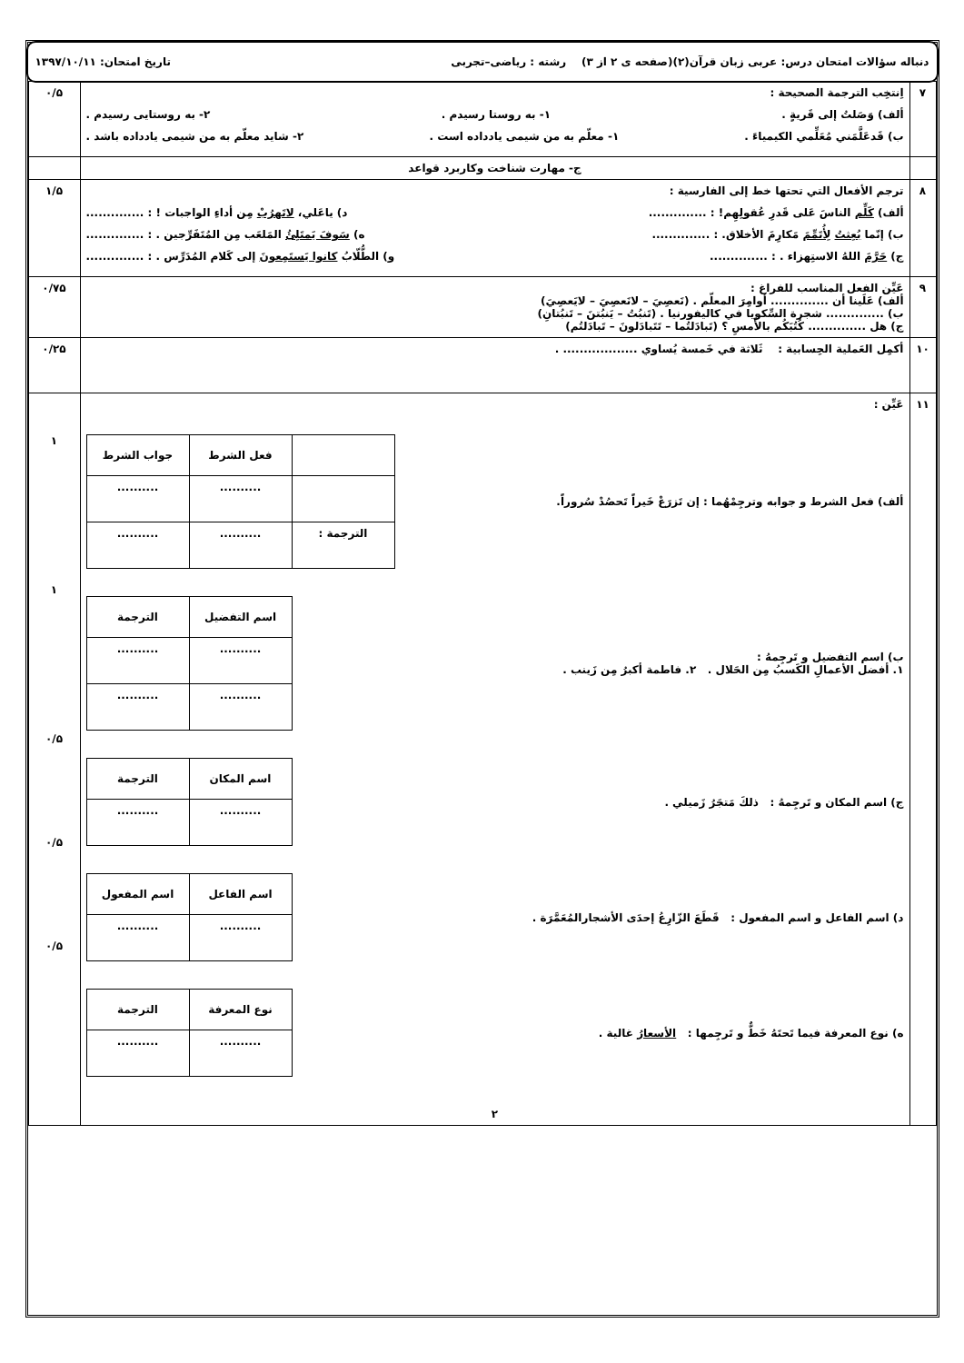دنباله سؤالات امتحان درس: عربی زبان قرآن(۲)(صفحه ی ۲ از ۳) رشته : ریاضی–تجربی تاریخ امتحان: ۱۳۹۷/۱۰/۱۱
| ۷ | اِنتخِب الترجمة الصحیحة : ألف) وَصَلتُ إلى قَریةٍ . ۱- به روستا رسیدم . ۲- به روستایی رسیدم . ب) قَدعَلَّمَني مُعَلِّمي الکیمیاءَ . ۱- معلّم به من شیمی یادداده است . ۲- شاید معلّم به من شیمی یادداده باشد . | ۰/۵ |
| | ج- مهارت شناخت وکاربرد قواعد | |
| ۸ | ترجم الأفعال التي تحتها خط إلى الفارسیة : ألف) کَلِّم الناسَ عَلى قَدرِ عُقولِهِم! : .............. د) یاعَلي، لاتَهرُبْ مِن أداءِ الواجبات ! : .............. ب) إنّما بُعِثتُ لِأُتَمِّمَ مَکارِمَ الأخلاق. : .............. ه) سَوفَ یَمتَلِئُ المَلعَب مِن المُتَفَرِّجین . : .............. ج) حَرَّمَ اللهُ الاستِهزاء . : .............. و) الطُّلّابُ کانوا یَستَمِعونَ إلى کَلام المُدَرِّس . : .............. | ۱/۵ |
| ۹ | عَیِّن الفعل المناسب للفراغ : ألف) عَلَینا أن .............. أوامِرَ المعلّم . (نَعصِيَ – لانَعصِيَ – لایَعصِيَ) ب) .............. شجرة السِّکویا في کالیفورنیا . (تَنبُتُ – یَنبُتنَ – تَنبُتانِ) ج) هل .............. کُتُبَکُم بالأَمسِ ؟ (تَبادَلتُما – تَتَبادَلونَ – تَبادَلتُم) | ۰/۷۵ |
| ۱۰ | أکمِل العَملیة الحِسابیة : ثَلاثة في خَمسة یُساوي .................. . | ۰/۲۵ |
| ۱۱ | عَیِّن : ألف) فعل الشرط و جوابه وترجِمْهُما : إن تَزرَعْ خَیراً تَحصُدْ سُروراً. / / فعل الشرط / جواب الشرط / / --- / --- / --- / / / .......... / .......... / / الترجمة : / .......... / .......... / ب) اسم التفضیل و تَرجِمهُ : ۱. أفضل الأعمالِ الکَسبُ مِن الحَلال . ۲. فاطمة أکبرُ مِن زَینب . / اسم التفضیل / الترجمة / / --- / --- / / .......... / .......... / / .......... / .......... / ج) اسم المکان و تَرجِمهُ : ذلكَ مَتجَرُ زَمیلي . / اسم المکان / الترجمة / / --- / --- / / .......... / .......... / د) اسم الفاعل و اسم المفعول : قَطَعَ الزّارِعُ إحدَى الأشجارالمُعَمَّرَة . / اسم الفاعل / اسم المفعول / / --- / --- / / .......... / .......... / ه) نوع المعرفة فیما تَحتَهُ خَطٌّ و تَرجِمها : الأسعارُ غالیة . / نوع المعرفة / الترجمة / / --- / --- / / .......... / .......... / ۲ | ۱ ۱ ۰/۵ ۰/۵ ۰/۵ |